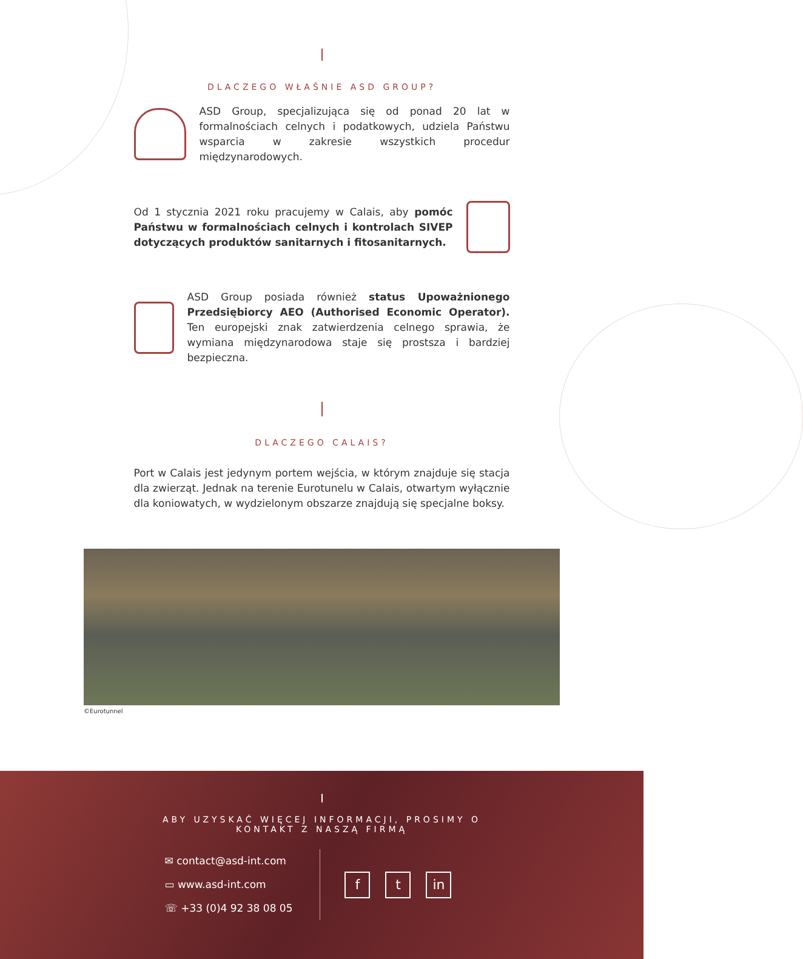DLACZEGO WŁAŚNIE ASD GROUP?
ASD Group, specjalizująca się od ponad 20 lat w formalnościach celnych i podatkowych, udziela Państwu wsparcia w zakresie wszystkich procedur międzynarodowych.
Od 1 stycznia 2021 roku pracujemy w Calais, aby pomóc Państwu w formalnościach celnych i kontrolach SIVEP dotyczących produktów sanitarnych i fitosanitarnych.
ASD Group posiada również status Upoważnionego Przedsiębiorcy AEO (Authorised Economic Operator). Ten europejski znak zatwierdzenia celnego sprawia, że wymiana międzynarodowa staje się prostsza i bardziej bezpieczna.
DLACZEGO CALAIS?
Port w Calais jest jedynym portem wejścia, w którym znajduje się stacja dla zwierząt. Jednak na terenie Eurotunelu w Calais, otwartym wyłącznie dla koniowatych, w wydzielonym obszarze znajdują się specjalne boksy.
©Eurotunnel
ABY UZYSKAĆ WIĘCEJ INFORMACJI, PROSIMY O
KONTAKT Z NASZĄ FIRMĄ
✉ contact@asd-int.com
▭ www.asd-int.com
☏ +33 (0)4 92 38 08 05
ft in